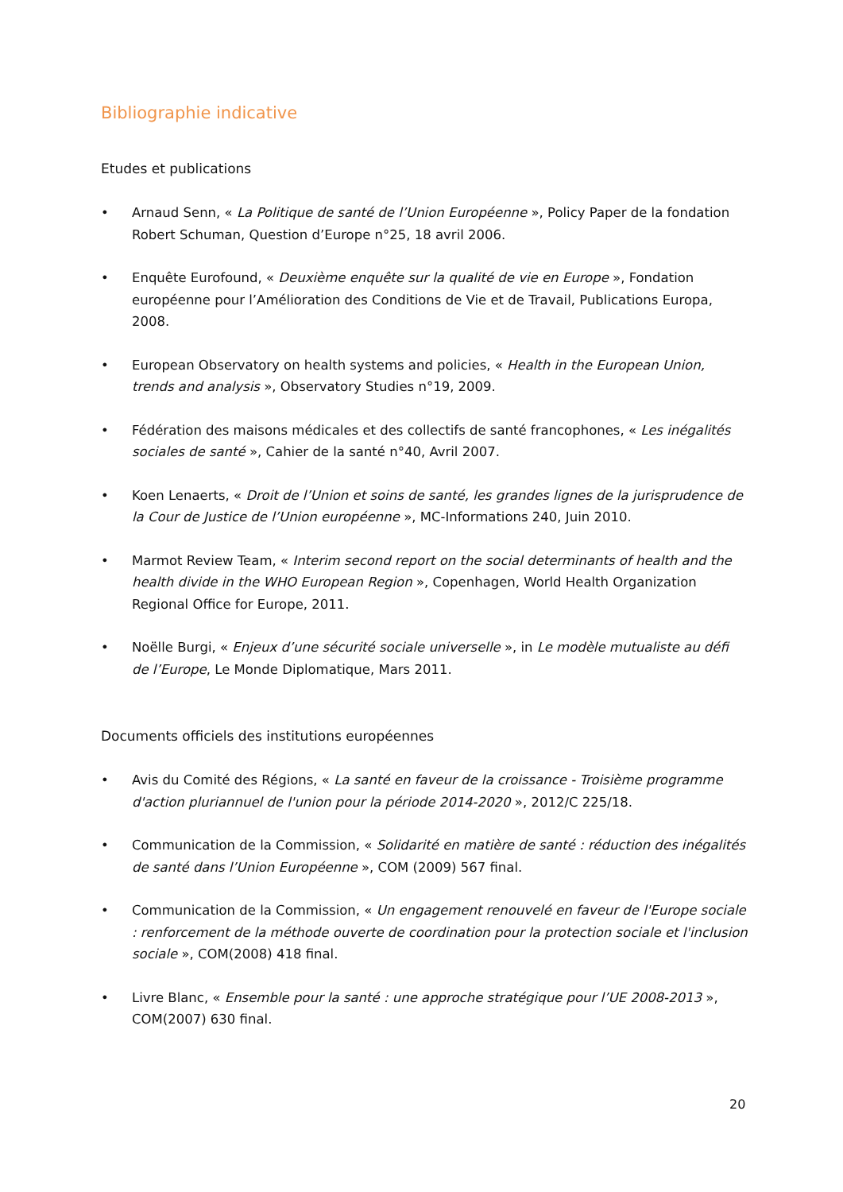Bibliographie indicative
Etudes et publications
• Arnaud Senn, « La Politique de santé de l’Union Européenne », Policy Paper de la fondation Robert Schuman, Question d’Europe n°25, 18 avril 2006.
• Enquête Eurofound, « Deuxième enquête sur la qualité de vie en Europe », Fondation européenne pour l’Amélioration des Conditions de Vie et de Travail, Publications Europa, 2008.
• European Observatory on health systems and policies, « Health in the European Union, trends and analysis », Observatory Studies n°19, 2009.
• Fédération des maisons médicales et des collectifs de santé francophones, « Les inégalités sociales de santé », Cahier de la santé n°40, Avril 2007.
• Koen Lenaerts, « Droit de l’Union et soins de santé, les grandes lignes de la jurisprudence de la Cour de Justice de l’Union européenne », MC-Informations 240, Juin 2010.
• Marmot Review Team, « Interim second report on the social determinants of health and the health divide in the WHO European Region », Copenhagen, World Health Organization Regional Office for Europe, 2011.
• Noëlle Burgi, « Enjeux d’une sécurité sociale universelle », in Le modèle mutualiste au défi de l’Europe, Le Monde Diplomatique, Mars 2011.
Documents officiels des institutions européennes
• Avis du Comité des Régions, « La santé en faveur de la croissance - Troisième programme d'action pluriannuel de l'union pour la période 2014-2020 », 2012/C 225/18.
• Communication de la Commission, « Solidarité en matière de santé : réduction des inégalités de santé dans l’Union Européenne », COM (2009) 567 final.
• Communication de la Commission, « Un engagement renouvelé en faveur de l'Europe sociale : renforcement de la méthode ouverte de coordination pour la protection sociale et l'inclusion sociale », COM(2008) 418 final.
• Livre Blanc, « Ensemble pour la santé : une approche stratégique pour l’UE 2008-2013 », COM(2007) 630 final.
20